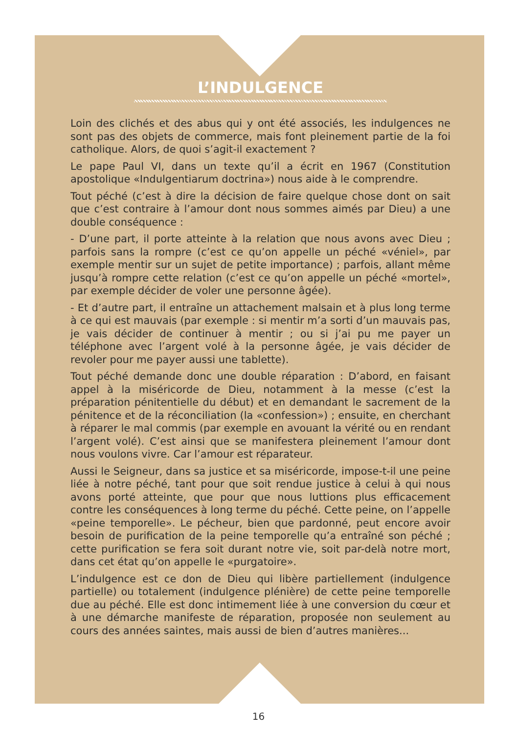L’INDULGENCE
Loin des clichés et des abus qui y ont été associés, les indulgences ne sont pas des objets de commerce, mais font pleinement partie de la foi catholique. Alors, de quoi s’agit-il exactement ?
Le pape Paul VI, dans un texte qu’il a écrit en 1967 (Constitution apostolique «Indulgentiarum doctrina») nous aide à le comprendre.
Tout péché (c’est à dire la décision de faire quelque chose dont on sait que c’est contraire à l’amour dont nous sommes aimés par Dieu) a une double conséquence :
- D’une part, il porte atteinte à la relation que nous avons avec Dieu ; parfois sans la rompre (c’est ce qu’on appelle un péché «véniel», par exemple mentir sur un sujet de petite importance) ; parfois, allant même jusqu’à rompre cette relation (c’est ce qu’on appelle un péché «mortel», par exemple décider de voler une personne âgée).
- Et d’autre part, il entraîne un attachement malsain et à plus long terme à ce qui est mauvais (par exemple : si mentir m’a sorti d’un mauvais pas, je vais décider de continuer à mentir ; ou si j’ai pu me payer un téléphone avec l’argent volé à la personne âgée, je vais décider de revoler pour me payer aussi une tablette).
Tout péché demande donc une double réparation : D’abord, en faisant appel à la miséricorde de Dieu, notamment à la messe (c’est la préparation pénitentielle du début) et en demandant le sacrement de la pénitence et de la réconciliation (la «confession») ; ensuite, en cherchant à réparer le mal commis (par exemple en avouant la vérité ou en rendant l’argent volé). C’est ainsi que se manifestera pleinement l’amour dont nous voulons vivre. Car l’amour est réparateur.
Aussi le Seigneur, dans sa justice et sa miséricorde, impose-t-il une peine liée à notre péché, tant pour que soit rendue justice à celui à qui nous avons porté atteinte, que pour que nous luttions plus efficacement contre les conséquences à long terme du péché. Cette peine, on l’appelle «peine temporelle». Le pécheur, bien que pardonné, peut encore avoir besoin de purification de la peine temporelle qu’a entraîné son péché ; cette purification se fera soit durant notre vie, soit par-delà notre mort, dans cet état qu’on appelle le «purgatoire».
L’indulgence est ce don de Dieu qui libère partiellement (indulgence partielle) ou totalement (indulgence plénière) de cette peine temporelle due au péché. Elle est donc intimement liée à une conversion du cœur et à une démarche manifeste de réparation, proposée non seulement au cours des années saintes, mais aussi de bien d’autres manières...
16